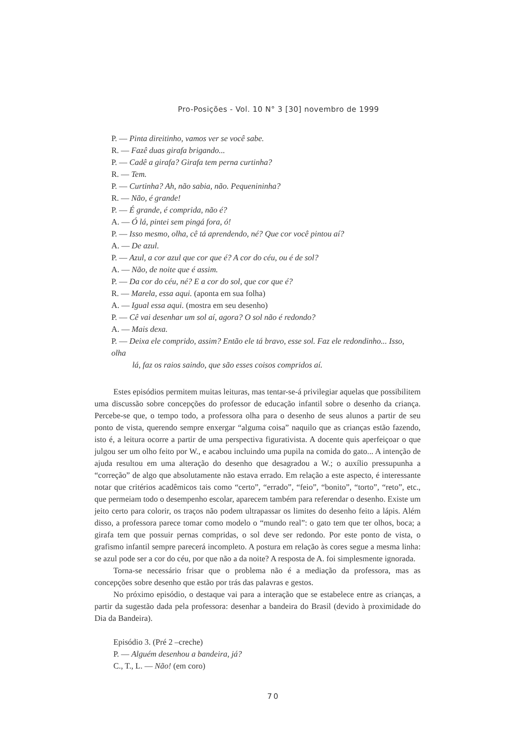Pro-Posições - Vol. 10 N° 3 [30] novembro de 1999
P. — Pinta direitinho, vamos ver se você sabe.
R. — Fazê duas girafa brigando...
P. — Cadê a girafa? Girafa tem perna curtinha?
R. — Tem.
P. — Curtinha? Ah, não sabia, não. Pequenininha?
R. — Não, é grande!
P. — É grande, é comprida, não é?
A. — Ó lá, pintei sem pingá fora, ó!
P. — Isso mesmo, olha, cê tá aprendendo, né? Que cor você pintou aí?
A. — De azul.
P. — Azul, a cor azul que cor que é? A cor do céu, ou é de sol?
A. — Não, de noite que é assim.
P. — Da cor do céu, né? E a cor do sol, que cor que é?
R. — Marela, essa aqui. (aponta em sua folha)
A. — Igual essa aqui. (mostra em seu desenho)
P. — Cê vai desenhar um sol aí, agora? O sol não é redondo?
A. — Mais dexa.
P. — Deixa ele comprido, assim? Então ele tá bravo, esse sol. Faz ele redondinho... Isso, olha
lá, faz os raios saindo, que são esses coisos compridos aí.
Estes episódios permitem muitas leituras, mas tentar-se-á privilegiar aquelas que possibilitem uma discussão sobre concepções do professor de educação infantil sobre o desenho da criança. Percebe-se que, o tempo todo, a professora olha para o desenho de seus alunos a partir de seu ponto de vista, querendo sempre enxergar “alguma coisa” naquilo que as crianças estão fazendo, isto é, a leitura ocorre a partir de uma perspectiva figurativista. A docente quis aperfeiçoar o que julgou ser um olho feito por W., e acabou incluindo uma pupila na comida do gato... A intenção de ajuda resultou em uma alteração do desenho que desagradou a W.; o auxílio pressupunha a “correção” de algo que absolutamente não estava errado. Em relação a este aspecto, é interessante notar que critérios acadêmicos tais como “certo”, “errado”, “feio”, “bonito”, “torto”, “reto”, etc., que permeiam todo o desempenho escolar, aparecem também para referendar o desenho. Existe um jeito certo para colorir, os traços não podem ultrapassar os limites do desenho feito a lápis. Além disso, a professora parece tomar como modelo o “mundo real”: o gato tem que ter olhos, boca; a girafa tem que possuir pernas compridas, o sol deve ser redondo. Por este ponto de vista, o grafismo infantil sempre parecerá incompleto. A postura em relação às cores segue a mesma linha: se azul pode ser a cor do céu, por que não a da noite? A resposta de A. foi simplesmente ignorada.
Torna-se necessário frisar que o problema não é a mediação da professora, mas as concepções sobre desenho que estão por trás das palavras e gestos.
No próximo episódio, o destaque vai para a interação que se estabelece entre as crianças, a partir da sugestão dada pela professora: desenhar a bandeira do Brasil (devido à proximidade do Dia da Bandeira).
Episódio 3. (Pré 2 –creche)
P. — Alguém desenhou a bandeira, já?
C., T., L. — Não! (em coro)
70